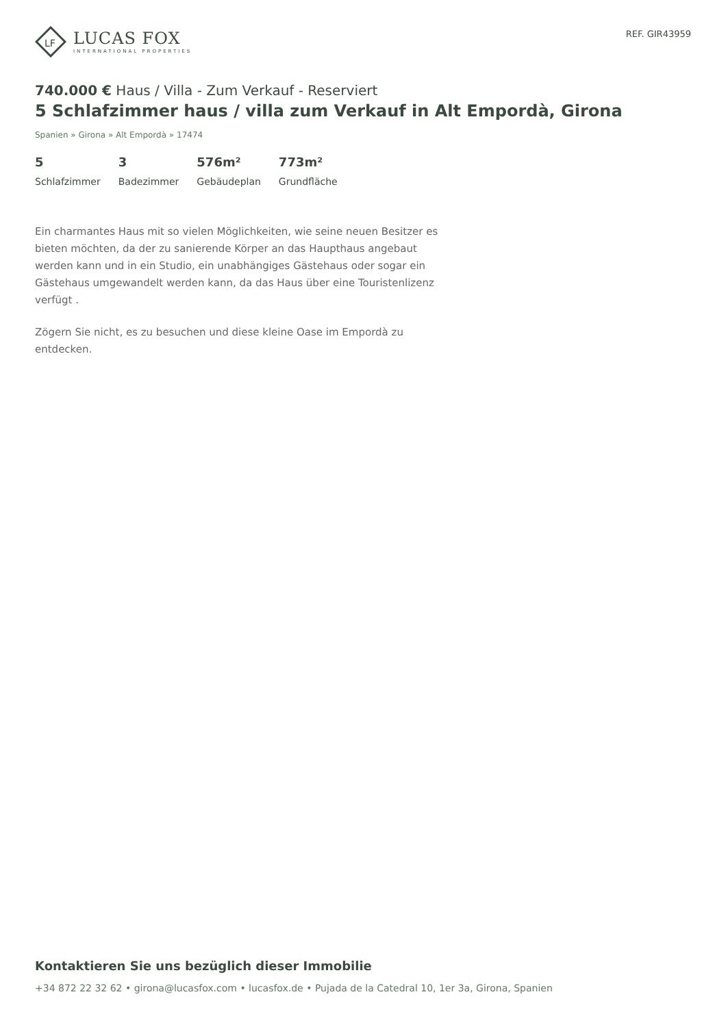LF
LUCAS FOX
INTERNATIONAL PROPERTIES
REF. GIR43959
740.000 € Haus / Villa - Zum Verkauf - Reserviert
5 Schlafzimmer haus / villa zum Verkauf in Alt Empordà, Girona
Spanien » Girona » Alt Empordà » 17474
5
Schlafzimmer
3
Badezimmer
576m²
Gebäudeplan
773m²
Grundfläche
Ein charmantes Haus mit so vielen Möglichkeiten, wie seine neuen Besitzer es bieten möchten, da der zu sanierende Körper an das Haupthaus angebaut werden kann und in ein Studio, ein unabhängiges Gästehaus oder sogar ein Gästehaus umgewandelt werden kann, da das Haus über eine Touristenlizenz verfügt .
Zögern Sie nicht, es zu besuchen und diese kleine Oase im Empordà zu entdecken.
Kontaktieren Sie uns bezüglich dieser Immobilie
+34 872 22 32 62 • girona@lucasfox.com • lucasfox.de • Pujada de la Catedral 10, 1er 3a, Girona, Spanien